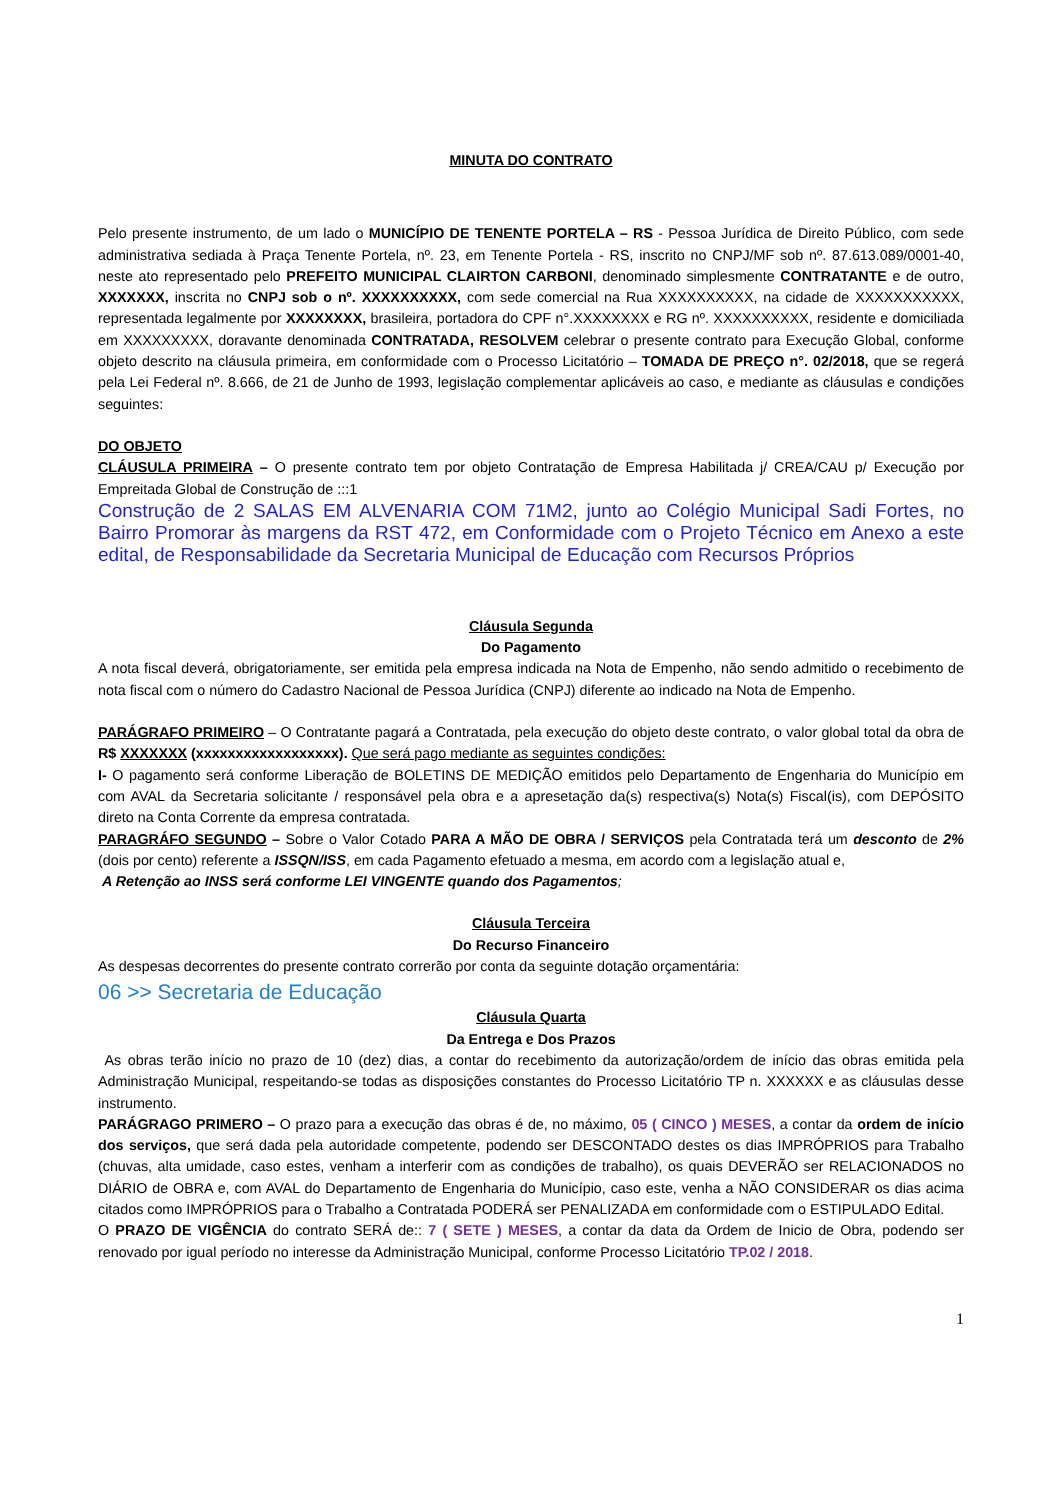MINUTA DO CONTRATO
Pelo presente instrumento, de um lado o MUNICÍPIO DE TENENTE PORTELA – RS - Pessoa Jurídica de Direito Público, com sede administrativa sediada à Praça Tenente Portela, nº. 23, em Tenente Portela - RS, inscrito no CNPJ/MF sob nº. 87.613.089/0001-40, neste ato representado pelo PREFEITO MUNICIPAL CLAIRTON CARBONI, denominado simplesmente CONTRATANTE e de outro, XXXXXXX, inscrita no CNPJ sob o nº. XXXXXXXXXX, com sede comercial na Rua XXXXXXXXXX, na cidade de XXXXXXXXXXX, representada legalmente por XXXXXXXX, brasileira, portadora do CPF n°.XXXXXXXX e RG nº. XXXXXXXXXX, residente e domiciliada em XXXXXXXXX, doravante denominada CONTRATADA, RESOLVEM celebrar o presente contrato para Execução Global, conforme objeto descrito na cláusula primeira, em conformidade com o Processo Licitatório – TOMADA DE PREÇO n°. 02/2018, que se regerá pela Lei Federal nº. 8.666, de 21 de Junho de 1993, legislação complementar aplicáveis ao caso, e mediante as cláusulas e condições seguintes:
DO OBJETO
CLÁUSULA PRIMEIRA – O presente contrato tem por objeto Contratação de Empresa Habilitada j/ CREA/CAU p/ Execução por Empreitada Global de Construção de :::1
Construção de 2 SALAS EM ALVENARIA COM 71M2, junto ao Colégio Municipal Sadi Fortes, no Bairro Promorar às margens da RST 472, em Conformidade com o Projeto Técnico em Anexo a este edital, de Responsabilidade da Secretaria Municipal de Educação com Recursos Próprios
Cláusula Segunda
Do Pagamento
A nota fiscal deverá, obrigatoriamente, ser emitida pela empresa indicada na Nota de Empenho, não sendo admitido o recebimento de nota fiscal com o número do Cadastro Nacional de Pessoa Jurídica (CNPJ) diferente ao indicado na Nota de Empenho.
PARÁGRAFO PRIMEIRO – O Contratante pagará a Contratada, pela execução do objeto deste contrato, o valor global total da obra de R$ XXXXXXX (xxxxxxxxxxxxxxxxxx). Que será pago mediante as seguintes condições:
I- O pagamento será conforme Liberação de BOLETINS DE MEDIÇÃO emitidos pelo Departamento de Engenharia do Município em com AVAL da Secretaria solicitante / responsável pela obra e a apresetação da(s) respectiva(s) Nota(s) Fiscal(is), com DEPÓSITO direto na Conta Corrente da empresa contratada.
PARAGRÁFO SEGUNDO – Sobre o Valor Cotado PARA A MÃO DE OBRA / SERVIÇOS pela Contratada terá um desconto de 2% (dois por cento) referente a ISSQN/ISS, em cada Pagamento efetuado a mesma, em acordo com a legislação atual e,
A Retenção ao INSS será conforme LEI VINGENTE quando dos Pagamentos;
Cláusula Terceira
Do Recurso Financeiro
As despesas decorrentes do presente contrato correrão por conta da seguinte dotação orçamentária:
06 >> Secretaria de Educação
Cláusula Quarta
Da Entrega e Dos Prazos
As obras terão início no prazo de 10 (dez) dias, a contar do recebimento da autorização/ordem de início das obras emitida pela Administração Municipal, respeitando-se todas as disposições constantes do Processo Licitatório TP n. XXXXXX e as cláusulas desse instrumento.
PARÁGRAGO PRIMERO – O prazo para a execução das obras é de, no máximo, 05 ( CINCO ) MESES, a contar da ordem de início dos serviços, que será dada pela autoridade competente, podendo ser DESCONTADO destes os dias IMPRÓPRIOS para Trabalho (chuvas, alta umidade, caso estes, venham a interferir com as condições de trabalho), os quais DEVERÃO ser RELACIONADOS no DIÁRIO de OBRA e, com AVAL do Departamento de Engenharia do Município, caso este, venha a NÃO CONSIDERAR os dias acima citados como IMPRÓPRIOS para o Trabalho a Contratada PODERÁ ser PENALIZADA em conformidade com o ESTIPULADO Edital.
O PRAZO DE VIGÊNCIA do contrato SERÁ de:: 7 ( SETE ) MESES, a contar da data da Ordem de Inicio de Obra, podendo ser renovado por igual período no interesse da Administração Municipal, conforme Processo Licitatório TP.02 / 2018.
1